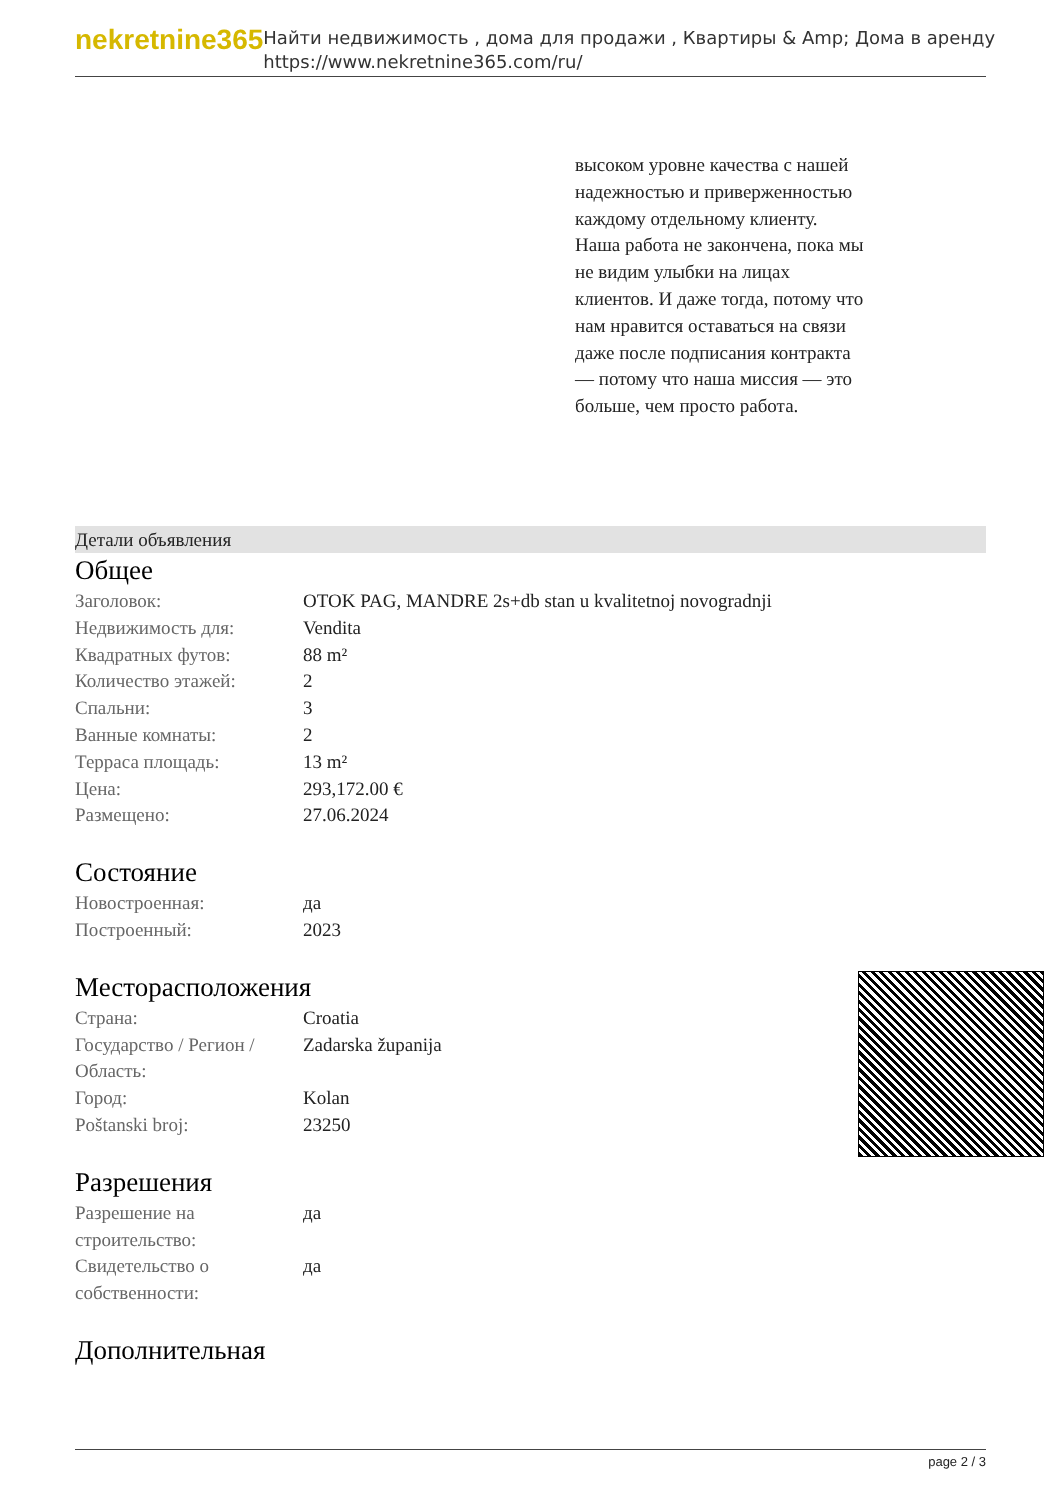nekretnine365
Найти недвижимость , дома для продажи , Квартиры & Amp; Дома в аренду
https://www.nekretnine365.com/ru/
высоком уровне качества с нашей надежностью и приверженностью каждому отдельному клиенту. Наша работа не закончена, пока мы не видим улыбки на лицах клиентов. И даже тогда, потому что нам нравится оставаться на связи даже после подписания контракта — потому что наша миссия — это больше, чем просто работа.
Детали объявления
Общее
| Заголовок: | OTOK PAG, MANDRE 2s+db stan u kvalitetnoj novogradnji |
| Недвижимость для: | Vendita |
| Квадратных футов: | 88 m² |
| Количество этажей: | 2 |
| Спальни: | 3 |
| Ванные комнаты: | 2 |
| Терраса площадь: | 13 m² |
| Цена: | 293,172.00 € |
| Размещено: | 27.06.2024 |
Состояние
| Новостроенная: | да |
| Построенный: | 2023 |
Месторасположения
| Страна: | Croatia |
| Государство / Регион / Область: | Zadarska županija |
| Город: | Kolan |
| Poštanski broj: | 23250 |
Разрешения
| Разрешение на строительство: | да |
| Свидетельство о собственности: | да |
Дополнительная
page 2 / 3